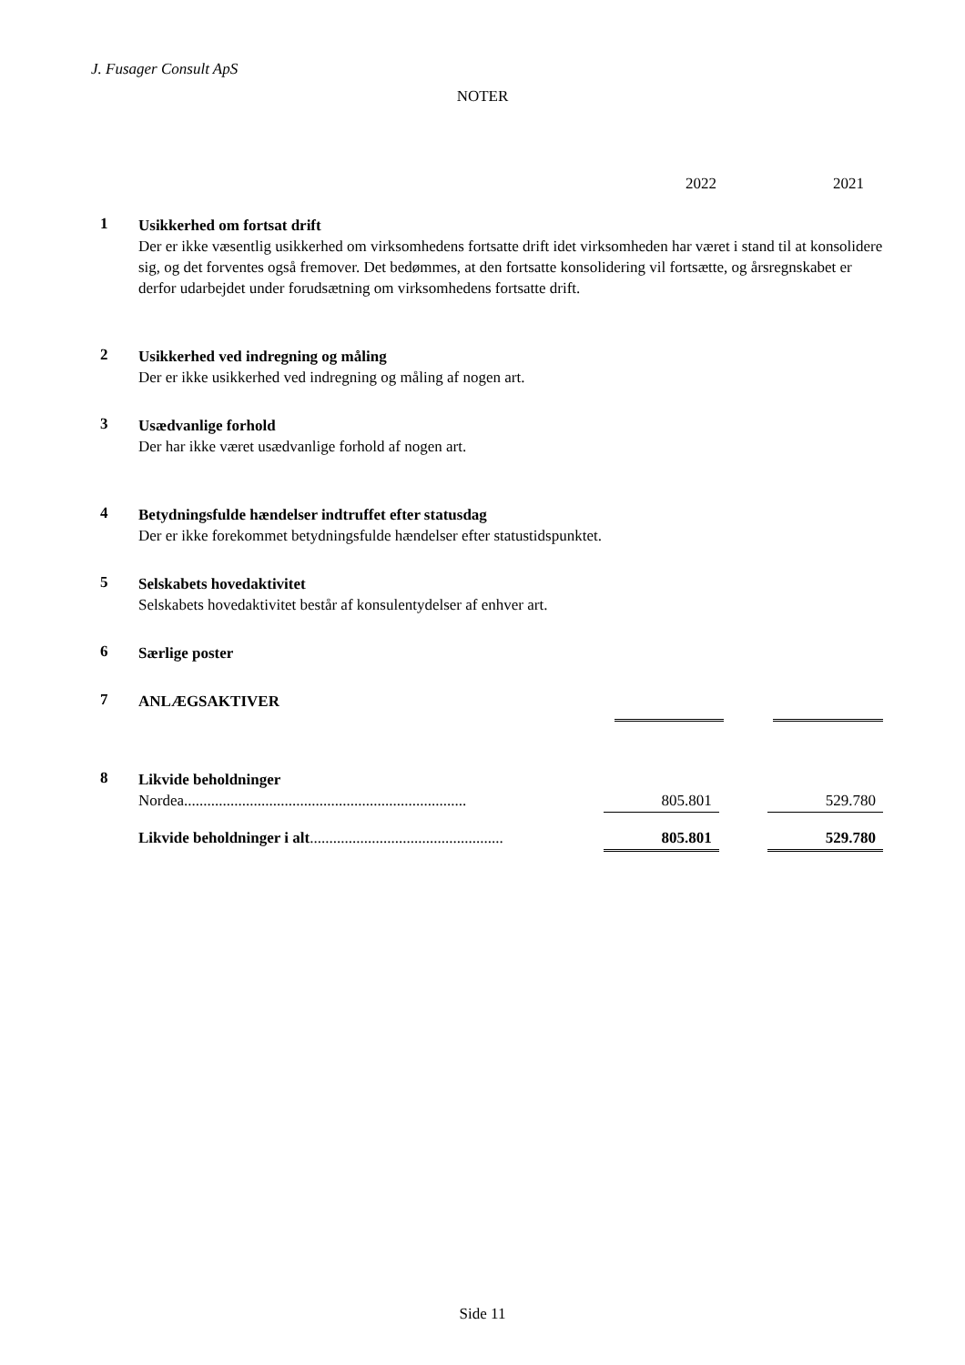J. Fusager Consult ApS
NOTER
2022 2021
1
Usikkerhed om fortsat drift
Der er ikke væsentlig usikkerhed om virksomhedens fortsatte drift idet virksomheden har været i stand til at konsolidere sig, og det forventes også fremover. Det bedømmes, at den fortsatte konsolidering vil fortsætte, og årsregnskabet er derfor udarbejdet under forudsætning om virksomhedens fortsatte drift.
2
Usikkerhed ved indregning og måling
Der er ikke usikkerhed ved indregning og måling af nogen art.
3
Usædvanlige forhold
Der har ikke været usædvanlige forhold af nogen art.
4
Betydningsfulde hændelser indtruffet efter statusdag
Der er ikke forekommet betydningsfulde hændelser efter statustidspunktet.
5
Selskabets hovedaktivitet
Selskabets hovedaktivitet består af konsulentydelser af enhver art.
6
Særlige poster
7
ANLÆGSAKTIVER
8
Likvide beholdninger
| Nordea......................................................................... | 805.801 | | 529.780 |
| Likvide beholdninger i alt .................................................. | 805.801 | | 529.780 |
Side 11